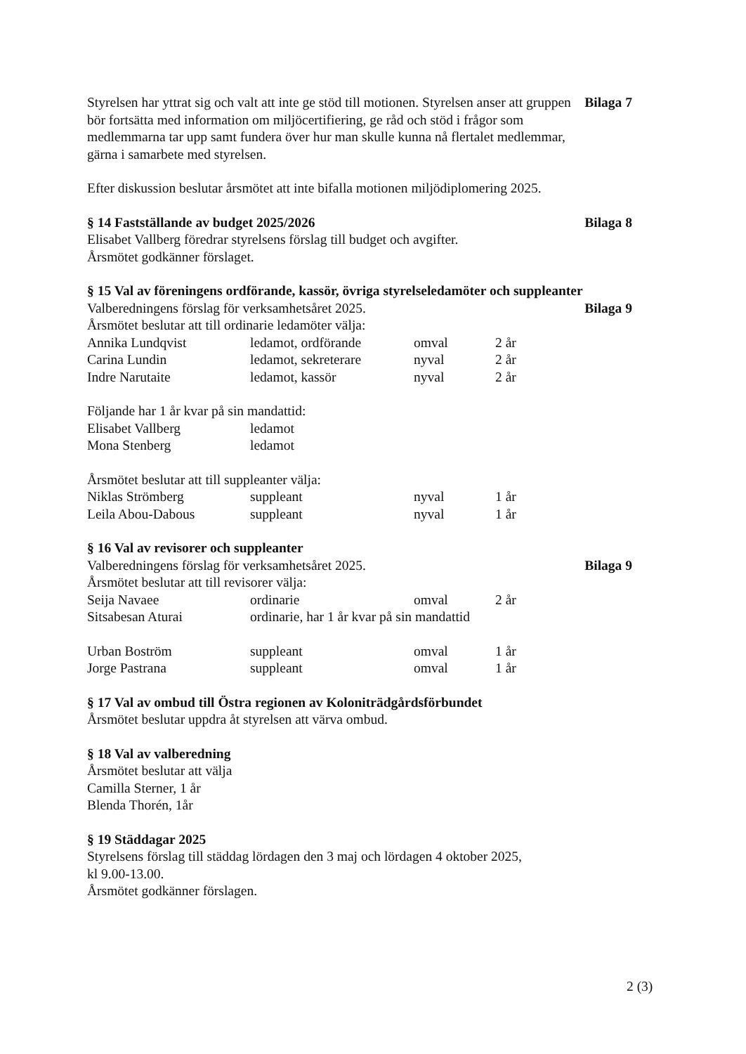Styrelsen har yttrat sig och valt att inte ge stöd till motionen. Styrelsen anser att gruppen bör fortsätta med information om miljöcertifiering, ge råd och stöd i frågor som medlemmarna tar upp samt fundera över hur man skulle kunna nå flertalet medlemmar, gärna i samarbete med styrelsen.
Bilaga 7
Efter diskussion beslutar årsmötet att inte bifalla motionen miljödiplomering 2025.
§ 14 Fastställande av budget 2025/2026
Bilaga 8
Elisabet Vallberg föredrar styrelsens förslag till budget och avgifter.
Årsmötet godkänner förslaget.
§ 15 Val av föreningens ordförande, kassör, övriga styrelseledamöter och suppleanter
Valberedningens förslag för verksamhetsåret 2025.
Bilaga 9
Årsmötet beslutar att till ordinarie ledamöter välja:
| Annika Lundqvist | ledamot, ordförande | omval | 2 år |
| Carina Lundin | ledamot, sekreterare | nyval | 2 år |
| Indre Narutaite | ledamot, kassör | nyval | 2 år |
Följande har 1 år kvar på sin mandattid:
| Elisabet Vallberg | ledamot |
| Mona Stenberg | ledamot |
Årsmötet beslutar att till suppleanter välja:
| Niklas Strömberg | suppleant | nyval | 1 år |
| Leila Abou-Dabous | suppleant | nyval | 1 år |
§ 16 Val av revisorer och suppleanter
Valberedningens förslag för verksamhetsåret 2025.
Bilaga 9
Årsmötet beslutar att till revisorer välja:
| Seija Navaee | ordinarie | omval | 2 år |
| Sitsabesan Aturai | ordinarie, har 1 år kvar på sin mandattid | | |
| Urban Boström | suppleant | omval | 1 år |
| Jorge Pastrana | suppleant | omval | 1 år |
§ 17 Val av ombud till Östra regionen av Koloniträdgårdsförbundet
Årsmötet beslutar uppdra åt styrelsen att värva ombud.
§ 18 Val av valberedning
Årsmötet beslutar att välja
Camilla Sterner, 1 år
Blenda Thorén, 1år
§ 19 Städdagar 2025
Styrelsens förslag till städdag lördagen den 3 maj och lördagen 4 oktober 2025,
kl 9.00-13.00.
Årsmötet godkänner förslagen.
2 (3)